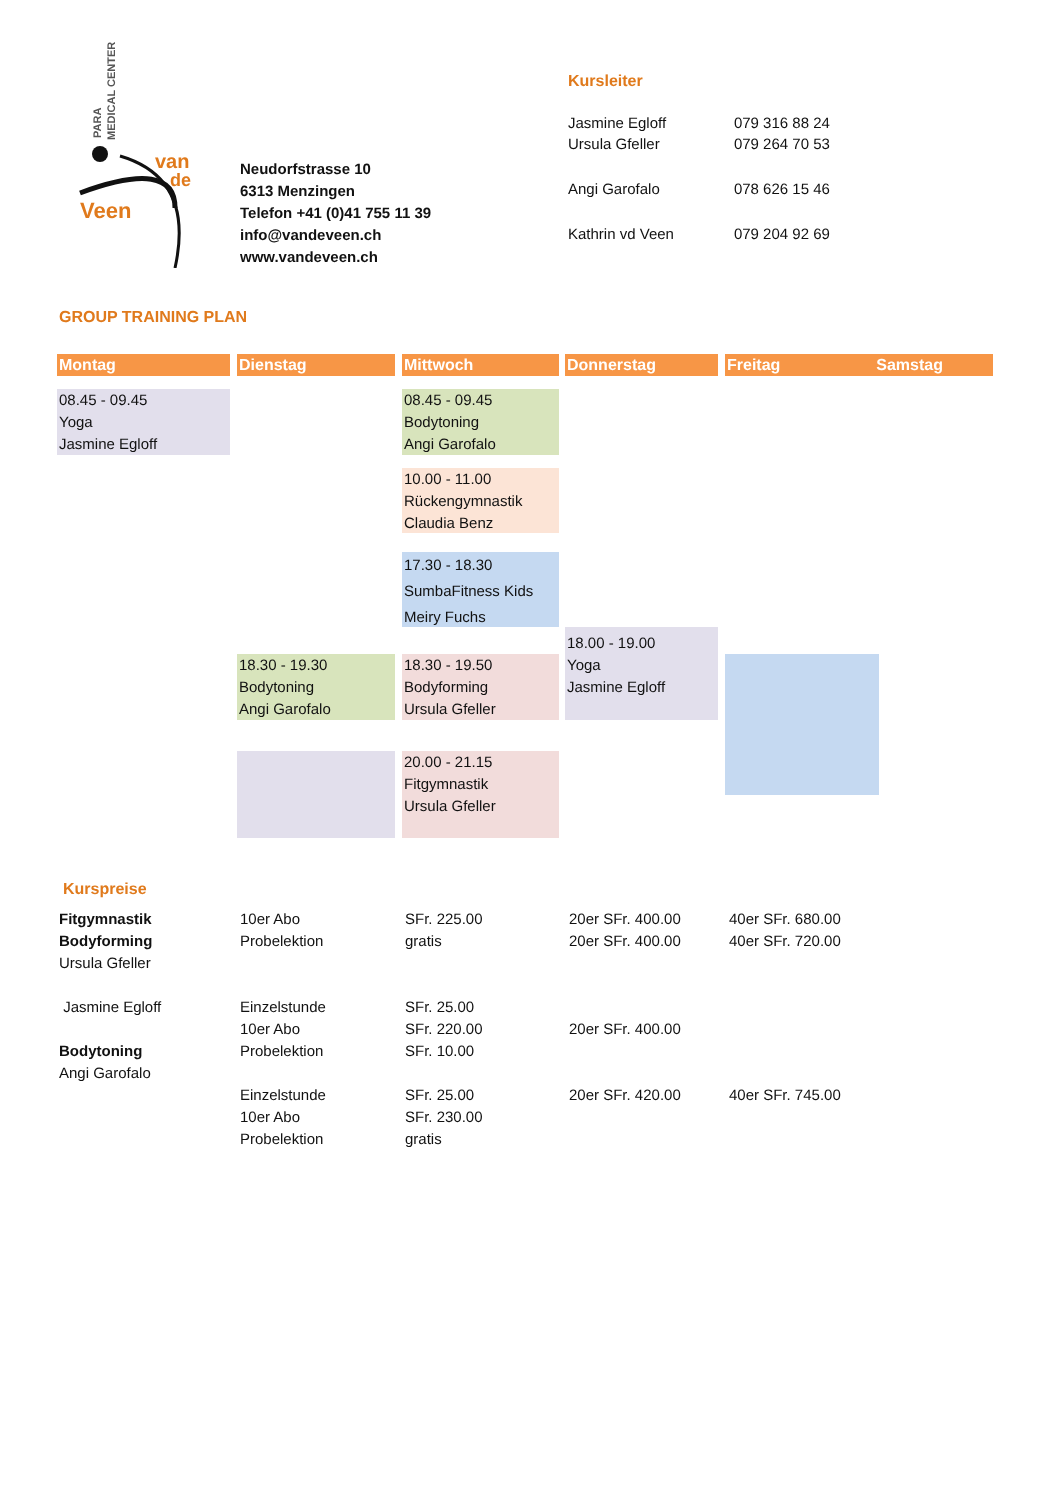PARA
MEDICAL CENTER
van
de
Veen
Neudorfstrasse 10
6313 Menzingen
Telefon +41 (0)41 755 11 39
info@vandeveen.ch
www.vandeveen.ch
Kursleiter
| Jasmine Egloff Ursula Gfeller | 079 316 88 24 079 264 70 53 |
| Angi Garofalo | 078 626 15 46 |
| Kathrin vd Veen | 079 204 92 69 |
GROUP TRAINING PLAN
Montag Dienstag Mittwoch Donnerstag Freitag Samstag
08.45 - 09.45
Yoga
Jasmine Egloff
08.45 - 09.45
Bodytoning
Angi Garofalo
10.00 - 11.00
Rückengymnastik
Claudia Benz
17.30 - 18.30
SumbaFitness Kids
Meiry Fuchs
18.00 - 19.00
Yoga
Jasmine Egloff
18.30 - 19.30
Bodytoning
Angi Garofalo
18.30 - 19.50
Bodyforming
Ursula Gfeller
20.00 - 21.15
Fitgymnastik
Ursula Gfeller
Kurspreise
| Fitgymnastik Bodyforming Ursula Gfeller Jasmine Egloff Bodytoning Angi Garofalo | 10er Abo Probelektion Einzelstunde 10er Abo Probelektion Einzelstunde 10er Abo Probelektion | SFr. 225.00 gratis SFr. 25.00 SFr. 220.00 SFr. 10.00 SFr. 25.00 SFr. 230.00 gratis | 20er SFr. 400.00 20er SFr. 400.00 20er SFr. 400.00 20er SFr. 420.00 | 40er SFr. 680.00 40er SFr. 720.00 40er SFr. 745.00 |